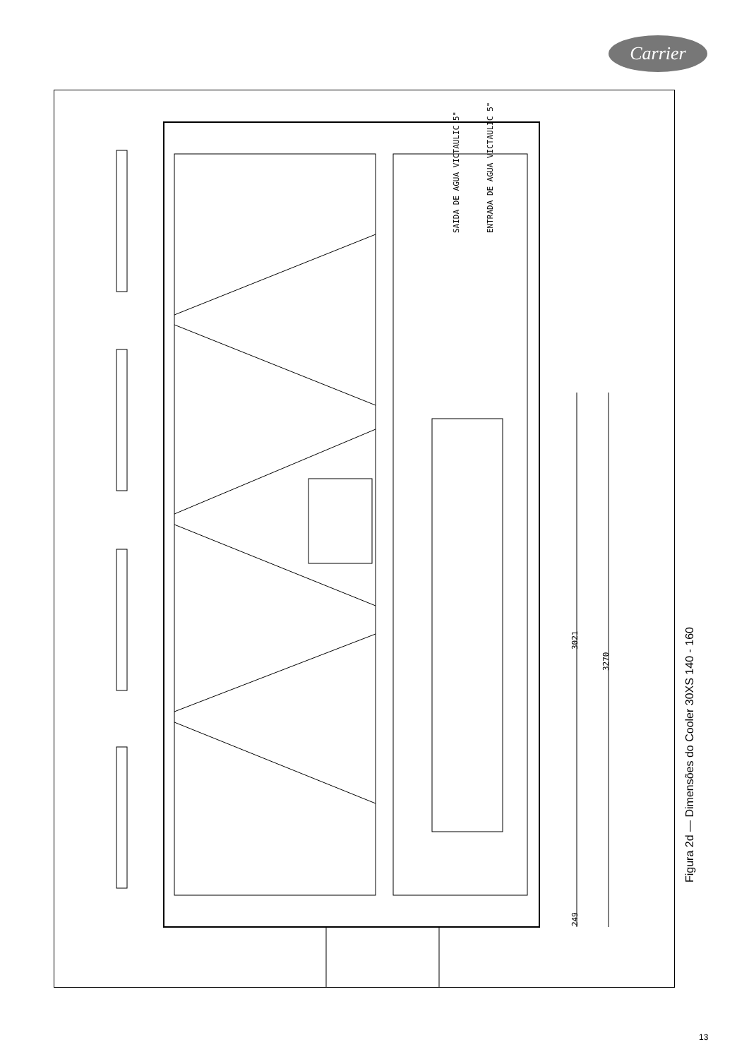Carrier
SAIDA DE AGUA VICTAULIC 5" ENTRADA DE AGUA VICTAULIC 5"
3021
3270
249
Figura 2d — Dimensões do Cooler 30XS 140 - 160
13